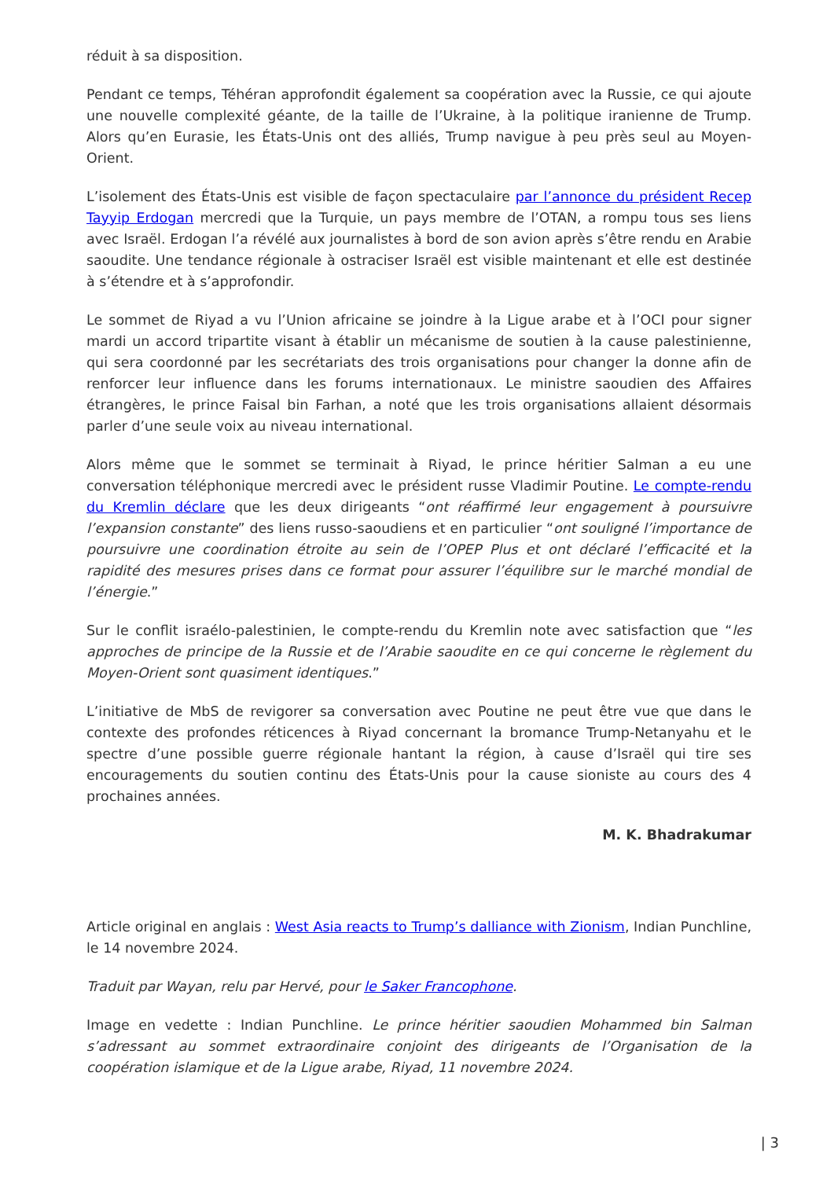réduit à sa disposition.
Pendant ce temps, Téhéran approfondit également sa coopération avec la Russie, ce qui ajoute une nouvelle complexité géante, de la taille de l’Ukraine, à la politique iranienne de Trump. Alors qu’en Eurasie, les États-Unis ont des alliés, Trump navigue à peu près seul au Moyen-Orient.
L’isolement des États-Unis est visible de façon spectaculaire par l’annonce du président Recep Tayyip Erdogan mercredi que la Turquie, un pays membre de l’OTAN, a rompu tous ses liens avec Israël. Erdogan l’a révélé aux journalistes à bord de son avion après s’être rendu en Arabie saoudite. Une tendance régionale à ostraciser Israël est visible maintenant et elle est destinée à s’étendre et à s’approfondir.
Le sommet de Riyad a vu l’Union africaine se joindre à la Ligue arabe et à l’OCI pour signer mardi un accord tripartite visant à établir un mécanisme de soutien à la cause palestinienne, qui sera coordonné par les secrétariats des trois organisations pour changer la donne afin de renforcer leur influence dans les forums internationaux. Le ministre saoudien des Affaires étrangères, le prince Faisal bin Farhan, a noté que les trois organisations allaient désormais parler d’une seule voix au niveau international.
Alors même que le sommet se terminait à Riyad, le prince héritier Salman a eu une conversation téléphonique mercredi avec le président russe Vladimir Poutine. Le compte-rendu du Kremlin déclare que les deux dirigeants “ont réaffirmé leur engagement à poursuivre l’expansion constante” des liens russo-saoudiens et en particulier “ont souligné l’importance de poursuivre une coordination étroite au sein de l’OPEP Plus et ont déclaré l’efficacité et la rapidité des mesures prises dans ce format pour assurer l’équilibre sur le marché mondial de l’énergie.”
Sur le conflit israélo-palestinien, le compte-rendu du Kremlin note avec satisfaction que “les approches de principe de la Russie et de l’Arabie saoudite en ce qui concerne le règlement du Moyen-Orient sont quasiment identiques.”
L’initiative de MbS de revigorer sa conversation avec Poutine ne peut être vue que dans le contexte des profondes réticences à Riyad concernant la bromance Trump-Netanyahu et le spectre d’une possible guerre régionale hantant la région, à cause d’Israël qui tire ses encouragements du soutien continu des États-Unis pour la cause sioniste au cours des 4 prochaines années.
M. K. Bhadrakumar
Article original en anglais : West Asia reacts to Trump’s dalliance with Zionism, Indian Punchline, le 14 novembre 2024.
Traduit par Wayan, relu par Hervé, pour le Saker Francophone.
Image en vedette : Indian Punchline. Le prince héritier saoudien Mohammed bin Salman s’adressant au sommet extraordinaire conjoint des dirigeants de l’Organisation de la coopération islamique et de la Ligue arabe, Riyad, 11 novembre 2024.
| 3